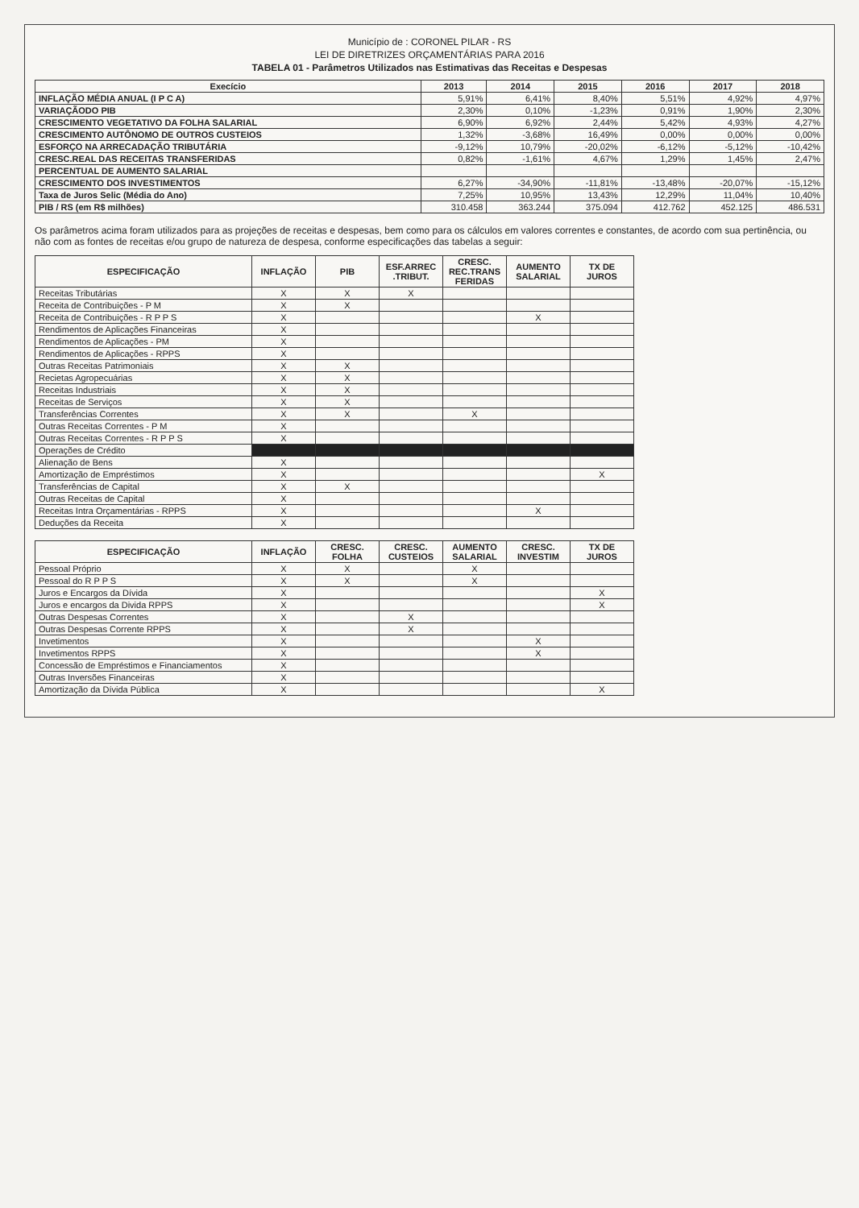Município de : CORONEL PILAR - RS
LEI DE DIRETRIZES ORÇAMENTÁRIAS PARA 2016
TABELA 01 - Parâmetros Utilizados nas Estimativas das Receitas e Despesas
| Execício | 2013 | 2014 | 2015 | 2016 | 2017 | 2018 |
| --- | --- | --- | --- | --- | --- | --- |
| INFLAÇÃO MÉDIA ANUAL (I P C A) | 5,91% | 6,41% | 8,40% | 5,51% | 4,92% | 4,97% |
| VARIAÇÃODO PIB | 2,30% | 0,10% | -1,23% | 0,91% | 1,90% | 2,30% |
| CRESCIMENTO VEGETATIVO DA FOLHA SALARIAL | 6,90% | 6,92% | 2,44% | 5,42% | 4,93% | 4,27% |
| CRESCIMENTO AUTÔNOMO DE OUTROS CUSTEIOS | 1,32% | -3,68% | 16,49% | 0,00% | 0,00% | 0,00% |
| ESFORÇO NA ARRECADAÇÃO TRIBUTÁRIA | -9,12% | 10,79% | -20,02% | -6,12% | -5,12% | -10,42% |
| CRESC.REAL DAS RECEITAS TRANSFERIDAS | 0,82% | -1,61% | 4,67% | 1,29% | 1,45% | 2,47% |
| PERCENTUAL DE AUMENTO SALARIAL | | | | | | |
| CRESCIMENTO DOS INVESTIMENTOS | 6,27% | -34,90% | -11,81% | -13,48% | -20,07% | -15,12% |
| Taxa de Juros Selic (Média do Ano) | 7,25% | 10,95% | 13,43% | 12,29% | 11,04% | 10,40% |
| PIB / RS (em R$ milhões) | 310.458 | 363.244 | 375.094 | 412.762 | 452.125 | 486.531 |
Os parâmetros acima foram utilizados para as projeções de receitas e despesas, bem como para os cálculos em valores correntes e constantes, de acordo com sua pertinência, ou não com as fontes de receitas e/ou grupo de natureza de despesa, conforme especificações das tabelas a seguir:
| ESPECIFICAÇÃO | INFLAÇÃO | PIB | ESF.ARREC .TRIBUT. | CRESC. REC.TRANS FERIDAS | AUMENTO SALARIAL | TX DE JUROS |
| --- | --- | --- | --- | --- | --- | --- |
| Receitas Tributárias | X | X | X | | | |
| Receita de Contribuições - P M | X | X | | | | |
| Receita de Contribuições - R P P S | X | | | | X | |
| Rendimentos de Aplicações Financeiras | X | | | | | |
| Rendimentos de Aplicações - PM | X | | | | | |
| Rendimentos de Aplicações - RPPS | X | | | | | |
| Outras Receitas Patrimoniais | X | X | | | | |
| Recietas Agropecuárias | X | X | | | | |
| Receitas Industriais | X | X | | | | |
| Receitas de Serviços | X | X | | | | |
| Transferências Correntes | X | X | | X | | |
| Outras Receitas Correntes - P M | X | | | | | |
| Outras Receitas Correntes - R P P S | X | | | | | |
| Operações de Crédito | | | | | | |
| Alienação de Bens | X | | | | | |
| Amortização de Empréstimos | X | | | | | X |
| Transferências de Capital | X | X | | | | |
| Outras Receitas de Capital | X | | | | | |
| Receitas Intra Orçamentárias - RPPS | X | | | | X | |
| Deduções da Receita | X | | | | | |
| ESPECIFICAÇÃO | INFLAÇÃO | CRESC. FOLHA | CRESC. CUSTEIOS | AUMENTO SALARIAL | CRESC. INVESTIM | TX DE JUROS |
| --- | --- | --- | --- | --- | --- | --- |
| Pessoal Próprio | X | X | | X | | |
| Pessoal do R P P S | X | X | | X | | |
| Juros e Encargos da Dívida | X | | | | | X |
| Juros e encargos da Divida RPPS | X | | | | | X |
| Outras Despesas Correntes | X | | X | | | |
| Outras Despesas Corrente RPPS | X | | X | | | |
| Invetimentos | X | | | | X | |
| Invetimentos RPPS | X | | | | X | |
| Concessão de Empréstimos e Financiamentos | X | | | | | |
| Outras Inversões Financeiras | X | | | | | |
| Amortização da Dívida Pública | X | | | | | X |